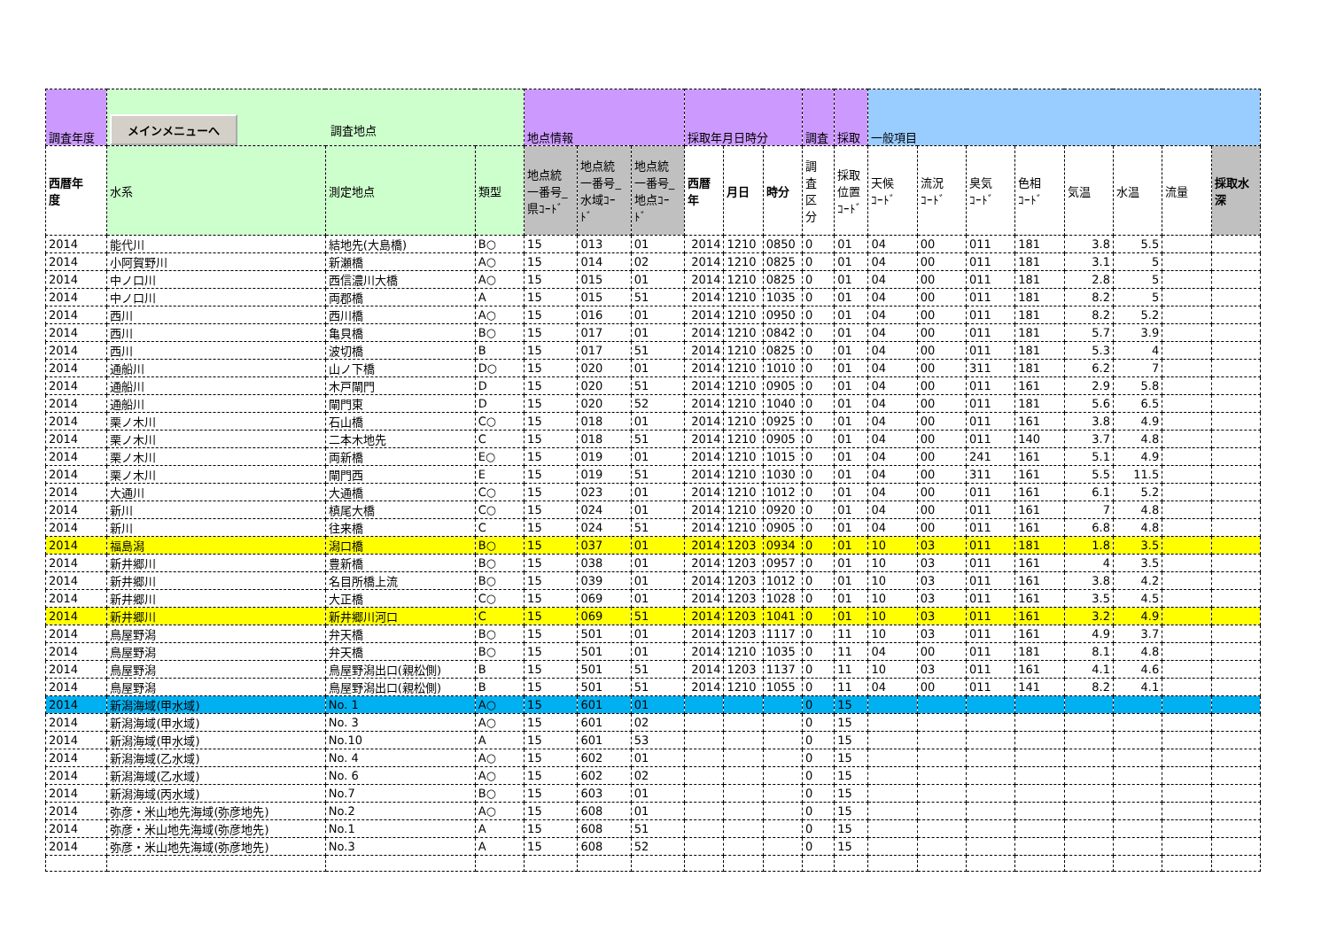| 調査年度 | メインメニューへ 調査地点 | | | 地点情報 | | | 採取年月日時分 | | | 調査 | 採取 | 一般項目 | | | | | | | |
| 西暦年 度 | 水系 | 測定地点 | 類型 | 地点統 一番号_ 県ｺｰﾄﾞ | 地点統 一番号_ 水域ｺｰ ﾄﾞ | 地点統 一番号_ 地点ｺｰ ﾄﾞ | 西暦 年 | 月日 | 時分 | 調 査 区 分 | 採取 位置 ｺｰﾄﾞ | 天候 ｺｰﾄﾞ | 流況 ｺｰﾄﾞ | 臭気 ｺｰﾄﾞ | 色相 ｺｰﾄﾞ | 気温 | 水温 | 流量 | 採取水 深 |
| 2014 | 能代川 | 結地先(大島橋) | B○ | 15 | 013 | 01 | 2014 | 1210 | 0850 | 0 | 01 | 04 | 00 | 011 | 181 | 3.8 | 5.5 | | |
| 2014 | 小阿賀野川 | 新瀬橋 | A○ | 15 | 014 | 02 | 2014 | 1210 | 0825 | 0 | 01 | 04 | 00 | 011 | 181 | 3.1 | 5 | | |
| 2014 | 中ノ口川 | 西信濃川大橋 | A○ | 15 | 015 | 01 | 2014 | 1210 | 0825 | 0 | 01 | 04 | 00 | 011 | 181 | 2.8 | 5 | | |
| 2014 | 中ノ口川 | 両郡橋 | A | 15 | 015 | 51 | 2014 | 1210 | 1035 | 0 | 01 | 04 | 00 | 011 | 181 | 8.2 | 5 | | |
| 2014 | 西川 | 西川橋 | A○ | 15 | 016 | 01 | 2014 | 1210 | 0950 | 0 | 01 | 04 | 00 | 011 | 181 | 8.2 | 5.2 | | |
| 2014 | 西川 | 亀貝橋 | B○ | 15 | 017 | 01 | 2014 | 1210 | 0842 | 0 | 01 | 04 | 00 | 011 | 181 | 5.7 | 3.9 | | |
| 2014 | 西川 | 波切橋 | B | 15 | 017 | 51 | 2014 | 1210 | 0825 | 0 | 01 | 04 | 00 | 011 | 181 | 5.3 | 4 | | |
| 2014 | 通船川 | 山ノ下橋 | D○ | 15 | 020 | 01 | 2014 | 1210 | 1010 | 0 | 01 | 04 | 00 | 311 | 181 | 6.2 | 7 | | |
| 2014 | 通船川 | 木戸閘門 | D | 15 | 020 | 51 | 2014 | 1210 | 0905 | 0 | 01 | 04 | 00 | 011 | 161 | 2.9 | 5.8 | | |
| 2014 | 通船川 | 閘門東 | D | 15 | 020 | 52 | 2014 | 1210 | 1040 | 0 | 01 | 04 | 00 | 011 | 181 | 5.6 | 6.5 | | |
| 2014 | 栗ノ木川 | 石山橋 | C○ | 15 | 018 | 01 | 2014 | 1210 | 0925 | 0 | 01 | 04 | 00 | 011 | 161 | 3.8 | 4.9 | | |
| 2014 | 栗ノ木川 | 二本木地先 | C | 15 | 018 | 51 | 2014 | 1210 | 0905 | 0 | 01 | 04 | 00 | 011 | 140 | 3.7 | 4.8 | | |
| 2014 | 栗ノ木川 | 両新橋 | E○ | 15 | 019 | 01 | 2014 | 1210 | 1015 | 0 | 01 | 04 | 00 | 241 | 161 | 5.1 | 4.9 | | |
| 2014 | 栗ノ木川 | 閘門西 | E | 15 | 019 | 51 | 2014 | 1210 | 1030 | 0 | 01 | 04 | 00 | 311 | 161 | 5.5 | 11.5 | | |
| 2014 | 大通川 | 大通橋 | C○ | 15 | 023 | 01 | 2014 | 1210 | 1012 | 0 | 01 | 04 | 00 | 011 | 161 | 6.1 | 5.2 | | |
| 2014 | 新川 | 槙尾大橋 | C○ | 15 | 024 | 01 | 2014 | 1210 | 0920 | 0 | 01 | 04 | 00 | 011 | 161 | 7 | 4.8 | | |
| 2014 | 新川 | 往来橋 | C | 15 | 024 | 51 | 2014 | 1210 | 0905 | 0 | 01 | 04 | 00 | 011 | 161 | 6.8 | 4.8 | | |
| 2014 | 福島潟 | 潟口橋 | B○ | 15 | 037 | 01 | 2014 | 1203 | 0934 | 0 | 01 | 10 | 03 | 011 | 181 | 1.8 | 3.5 | | |
| 2014 | 新井郷川 | 豊新橋 | B○ | 15 | 038 | 01 | 2014 | 1203 | 0957 | 0 | 01 | 10 | 03 | 011 | 161 | 4 | 3.5 | | |
| 2014 | 新井郷川 | 名目所橋上流 | B○ | 15 | 039 | 01 | 2014 | 1203 | 1012 | 0 | 01 | 10 | 03 | 011 | 161 | 3.8 | 4.2 | | |
| 2014 | 新井郷川 | 大正橋 | C○ | 15 | 069 | 01 | 2014 | 1203 | 1028 | 0 | 01 | 10 | 03 | 011 | 161 | 3.5 | 4.5 | | |
| 2014 | 新井郷川 | 新井郷川河口 | C | 15 | 069 | 51 | 2014 | 1203 | 1041 | 0 | 01 | 10 | 03 | 011 | 161 | 3.2 | 4.9 | | |
| 2014 | 鳥屋野潟 | 弁天橋 | B○ | 15 | 501 | 01 | 2014 | 1203 | 1117 | 0 | 11 | 10 | 03 | 011 | 161 | 4.9 | 3.7 | | |
| 2014 | 鳥屋野潟 | 弁天橋 | B○ | 15 | 501 | 01 | 2014 | 1210 | 1035 | 0 | 11 | 04 | 00 | 011 | 181 | 8.1 | 4.8 | | |
| 2014 | 鳥屋野潟 | 鳥屋野潟出口(親松側) | B | 15 | 501 | 51 | 2014 | 1203 | 1137 | 0 | 11 | 10 | 03 | 011 | 161 | 4.1 | 4.6 | | |
| 2014 | 鳥屋野潟 | 鳥屋野潟出口(親松側) | B | 15 | 501 | 51 | 2014 | 1210 | 1055 | 0 | 11 | 04 | 00 | 011 | 141 | 8.2 | 4.1 | | |
| 2014 | 新潟海域(甲水域) | No. 1 | A○ | 15 | 601 | 01 | | | | 0 | 15 | | | | | | | | |
| 2014 | 新潟海域(甲水域) | No. 3 | A○ | 15 | 601 | 02 | | | | 0 | 15 | | | | | | | | |
| 2014 | 新潟海域(甲水域) | No.10 | A | 15 | 601 | 53 | | | | 0 | 15 | | | | | | | | |
| 2014 | 新潟海域(乙水域) | No. 4 | A○ | 15 | 602 | 01 | | | | 0 | 15 | | | | | | | | |
| 2014 | 新潟海域(乙水域) | No. 6 | A○ | 15 | 602 | 02 | | | | 0 | 15 | | | | | | | | |
| 2014 | 新潟海域(丙水域) | No.7 | B○ | 15 | 603 | 01 | | | | 0 | 15 | | | | | | | | |
| 2014 | 弥彦・米山地先海域(弥彦地先) | No.2 | A○ | 15 | 608 | 01 | | | | 0 | 15 | | | | | | | | |
| 2014 | 弥彦・米山地先海域(弥彦地先) | No.1 | A | 15 | 608 | 51 | | | | 0 | 15 | | | | | | | | |
| 2014 | 弥彦・米山地先海域(弥彦地先) | No.3 | A | 15 | 608 | 52 | | | | 0 | 15 | | | | | | | | |